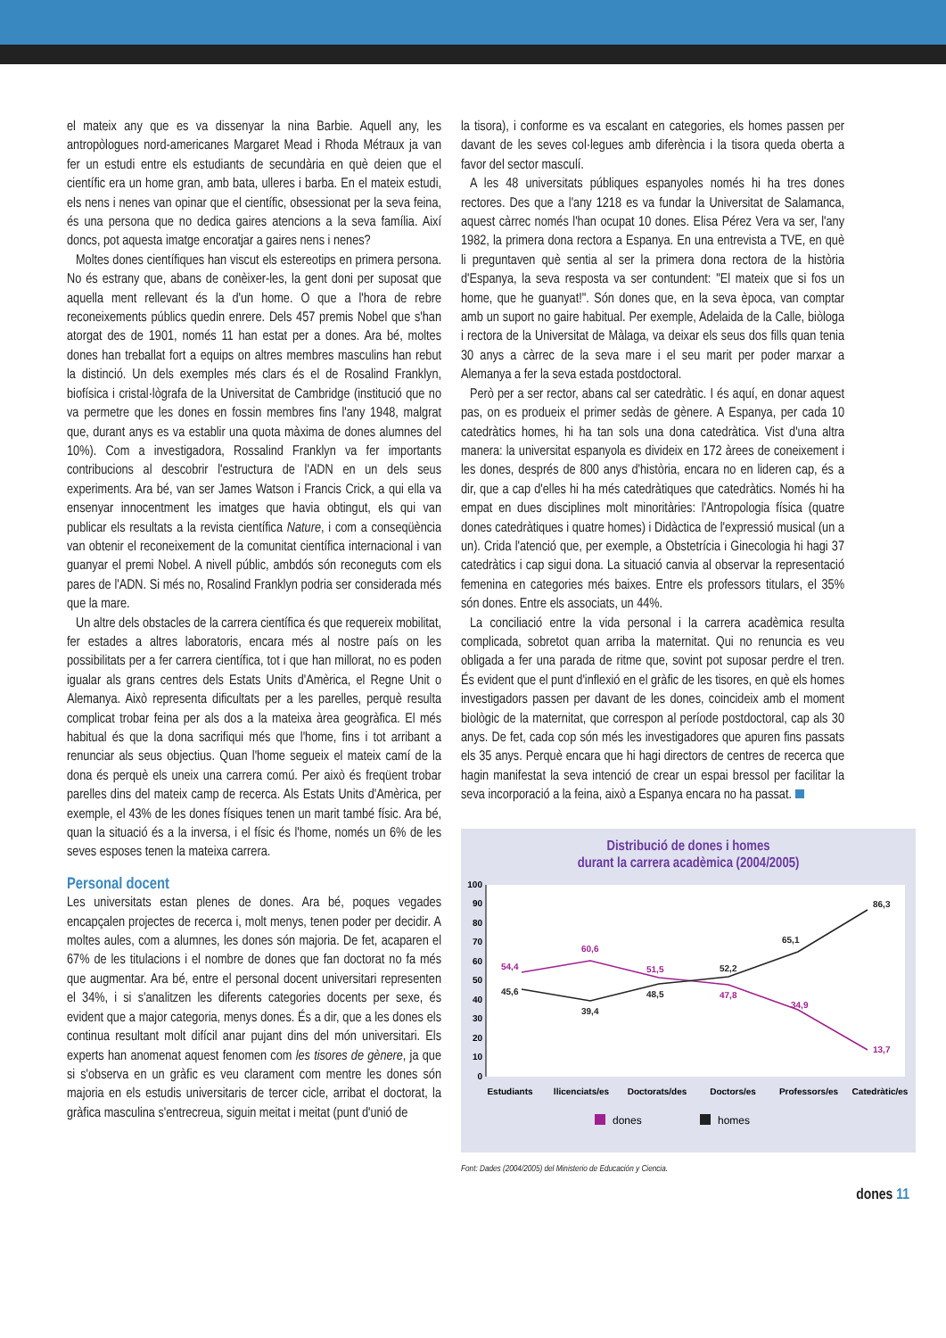el mateix any que es va dissenyar la nina Barbie. Aquell any, les antropòlogues nord-americanes Margaret Mead i Rhoda Métraux ja van fer un estudi entre els estudiants de secundària en què deien que el científic era un home gran, amb bata, ulleres i barba. En el mateix estudi, els nens i nenes van opinar que el científic, obsessionat per la seva feina, és una persona que no dedica gaires atencions a la seva família. Així doncs, pot aquesta imatge encoratjar a gaires nens i nenes?
Moltes dones científiques han viscut els estereotips en primera persona. No és estrany que, abans de conèixer-les, la gent doni per suposat que aquella ment rellevant és la d'un home. O que a l'hora de rebre reconeixements públics quedin enrere. Dels 457 premis Nobel que s'han atorgat des de 1901, només 11 han estat per a dones. Ara bé, moltes dones han treballat fort a equips on altres membres masculins han rebut la distinció. Un dels exemples més clars és el de Rosalind Franklyn, biofísica i cristal·lògrafa de la Universitat de Cambridge (institució que no va permetre que les dones en fossin membres fins l'any 1948, malgrat que, durant anys es va establir una quota màxima de dones alumnes del 10%). Com a investigadora, Rossalind Franklyn va fer importants contribucions al descobrir l'estructura de l'ADN en un dels seus experiments. Ara bé, van ser James Watson i Francis Crick, a qui ella va ensenyar innocentment les imatges que havia obtingut, els qui van publicar els resultats a la revista científica Nature, i com a conseqüència van obtenir el reconeixement de la comunitat científica internacional i van guanyar el premi Nobel. A nivell públic, ambdós són reconeguts com els pares de l'ADN. Si més no, Rosalind Franklyn podria ser considerada més que la mare.
Un altre dels obstacles de la carrera científica és que requereix mobilitat, fer estades a altres laboratoris, encara més al nostre país on les possibilitats per a fer carrera científica, tot i que han millorat, no es poden igualar als grans centres dels Estats Units d'Amèrica, el Regne Unit o Alemanya. Això representa dificultats per a les parelles, perquè resulta complicat trobar feina per als dos a la mateixa àrea geogràfica. El més habitual és que la dona sacrifiqui més que l'home, fins i tot arribant a renunciar als seus objectius. Quan l'home segueix el mateix camí de la dona és perquè els uneix una carrera comú. Per això és freqüent trobar parelles dins del mateix camp de recerca. Als Estats Units d'Amèrica, per exemple, el 43% de les dones físiques tenen un marit també físic. Ara bé, quan la situació és a la inversa, i el físic és l'home, només un 6% de les seves esposes tenen la mateixa carrera.
Personal docent
Les universitats estan plenes de dones. Ara bé, poques vegades encapçalen projectes de recerca i, molt menys, tenen poder per decidir. A moltes aules, com a alumnes, les dones són majoria. De fet, acaparen el 67% de les titulacions i el nombre de dones que fan doctorat no fa més que augmentar. Ara bé, entre el personal docent universitari representen el 34%, i si s'analitzen les diferents categories docents per sexe, és evident que a major categoria, menys dones. És a dir, que a les dones els continua resultant molt difícil anar pujant dins del món universitari. Els experts han anomenat aquest fenomen com les tisores de gènere, ja que si s'observa en un gràfic es veu clarament com mentre les dones són majoria en els estudis universitaris de tercer cicle, arribat el doctorat, la gràfica masculina s'entrecreua, siguin meitat i meitat (punt d'unió de
la tisora), i conforme es va escalant en categories, els homes passen per davant de les seves col·legues amb diferència i la tisora queda oberta a favor del sector masculí.
A les 48 universitats públiques espanyoles només hi ha tres dones rectores. Des que a l'any 1218 es va fundar la Universitat de Salamanca, aquest càrrec només l'han ocupat 10 dones. Elisa Pérez Vera va ser, l'any 1982, la primera dona rectora a Espanya. En una entrevista a TVE, en què li preguntaven què sentia al ser la primera dona rectora de la història d'Espanya, la seva resposta va ser contundent: "El mateix que si fos un home, que he guanyat!". Són dones que, en la seva època, van comptar amb un suport no gaire habitual. Per exemple, Adelaida de la Calle, biòloga i rectora de la Universitat de Màlaga, va deixar els seus dos fills quan tenia 30 anys a càrrec de la seva mare i el seu marit per poder marxar a Alemanya a fer la seva estada postdoctoral.
Però per a ser rector, abans cal ser catedràtic. I és aquí, en donar aquest pas, on es produeix el primer sedàs de gènere. A Espanya, per cada 10 catedràtics homes, hi ha tan sols una dona catedràtica. Vist d'una altra manera: la universitat espanyola es divideix en 172 àrees de coneixement i les dones, després de 800 anys d'història, encara no en lideren cap, és a dir, que a cap d'elles hi ha més catedràtiques que catedràtics. Només hi ha empat en dues disciplines molt minoritàries: l'Antropologia física (quatre dones catedràtiques i quatre homes) i Didàctica de l'expressió musical (un a un). Crida l'atenció que, per exemple, a Obstetrícia i Ginecologia hi hagi 37 catedràtics i cap sigui dona. La situació canvia al observar la representació femenina en categories més baixes. Entre els professors titulars, el 35% són dones. Entre els associats, un 44%.
La conciliació entre la vida personal i la carrera acadèmica resulta complicada, sobretot quan arriba la maternitat. Qui no renuncia es veu obligada a fer una parada de ritme que, sovint pot suposar perdre el tren. És evident que el punt d'inflexió en el gràfic de les tisores, en què els homes investigadors passen per davant de les dones, coincideix amb el moment biològic de la maternitat, que correspon al període postdoctoral, cap als 30 anys. De fet, cada cop són més les investigadores que apuren fins passats els 35 anys. Perquè encara que hi hagi directors de centres de recerca que hagin manifestat la seva intenció de crear un espai bressol per facilitar la seva incorporació a la feina, això a Espanya encara no ha passat.
Distribució de dones i homes
durant la carrera acadèmica (2004/2005)
0
10
20
30
40
50
60
70
80
90
100
54,4
60,6
51,5
47,8
34,9
13,7
45,6
39,4
48,5
52,2
65,1
86,3
Estudiants
llicenciats/es
Doctorats/des
Doctors/es
Professors/es
Catedràtic/es
dones
homes
Font: Dades (2004/2005) del Ministerio de Educación y Ciencia.
dones 11